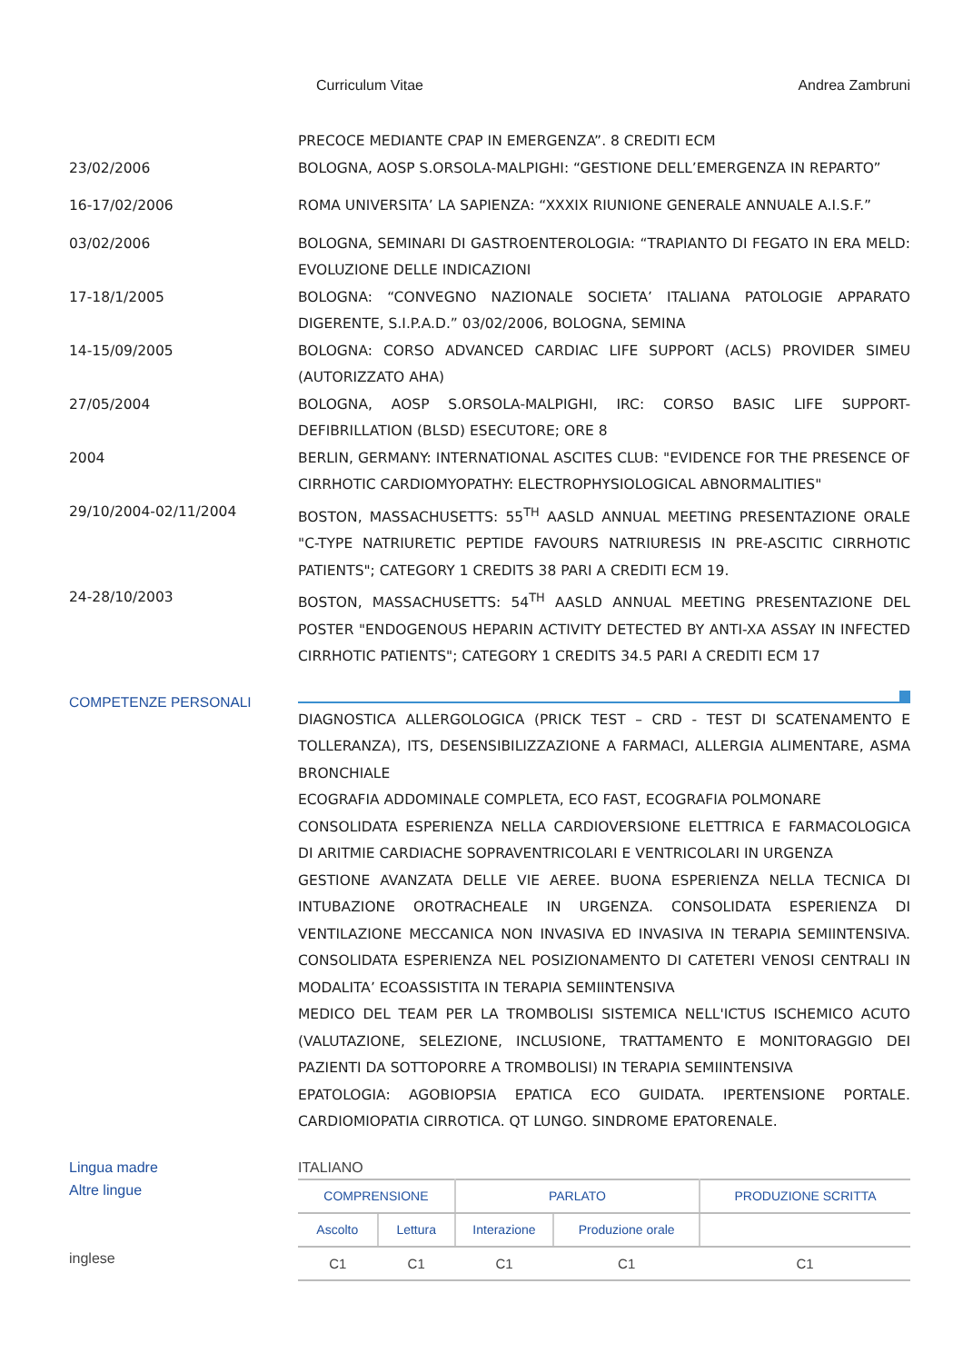Curriculum Vitae Andrea Zambruni
PRECOCE MEDIANTE CPAP IN EMERGENZA”. 8 CREDITI ECM
23/02/2006 BOLOGNA, AOSP S.ORSOLA-MALPIGHI: “GESTIONE DELL’EMERGENZA IN REPARTO”
16-17/02/2006 ROMA UNIVERSITA’ LA SAPIENZA: “XXXIX RIUNIONE GENERALE ANNUALE A.I.S.F.”
03/02/2006 BOLOGNA, SEMINARI DI GASTROENTEROLOGIA: “TRAPIANTO DI FEGATO IN ERA MELD: EVOLUZIONE DELLE INDICAZIONI
17-18/1/2005 BOLOGNA: “CONVEGNO NAZIONALE SOCIETA’ ITALIANA PATOLOGIE APPARATO DIGERENTE, S.I.P.A.D.” 03/02/2006, BOLOGNA, SEMINA
14-15/09/2005 BOLOGNA: CORSO ADVANCED CARDIAC LIFE SUPPORT (ACLS) PROVIDER SIMEU (AUTORIZZATO AHA)
27/05/2004 BOLOGNA, AOSP S.ORSOLA-MALPIGHI, IRC: CORSO BASIC LIFE SUPPORT-DEFIBRILLATION (BLSD) ESECUTORE; ORE 8
2004 BERLIN, GERMANY: INTERNATIONAL ASCITES CLUB: "EVIDENCE FOR THE PRESENCE OF CIRRHOTIC CARDIOMYOPATHY: ELECTROPHYSIOLOGICAL ABNORMALITIES"
29/10/2004-02/11/2004 BOSTON, MASSACHUSETTS: 55<sup>TH</sup> AASLD ANNUAL MEETING PRESENTAZIONE ORALE "C-TYPE NATRIURETIC PEPTIDE FAVOURS NATRIURESIS IN PRE-ASCITIC CIRRHOTIC PATIENTS"; CATEGORY 1 CREDITS 38 PARI A CREDITI ECM 19.
24-28/10/2003 BOSTON, MASSACHUSETTS: 54<sup>TH</sup> AASLD ANNUAL MEETING PRESENTAZIONE DEL POSTER "ENDOGENOUS HEPARIN ACTIVITY DETECTED BY ANTI-XA ASSAY IN INFECTED CIRRHOTIC PATIENTS"; CATEGORY 1 CREDITS 34.5 PARI A CREDITI ECM 17
COMPETENZE PERSONALI
DIAGNOSTICA ALLERGOLOGICA (PRICK TEST – CRD - TEST DI SCATENAMENTO E TOLLERANZA), ITS, DESENSIBILIZZAZIONE A FARMACI, ALLERGIA ALIMENTARE, ASMA BRONCHIALE
ECOGRAFIA ADDOMINALE COMPLETA, ECO FAST, ECOGRAFIA POLMONARE
CONSOLIDATA ESPERIENZA NELLA CARDIOVERSIONE ELETTRICA E FARMACOLOGICA DI ARITMIE CARDIACHE SOPRAVENTRICOLARI E VENTRICOLARI IN URGENZA
GESTIONE AVANZATA DELLE VIE AEREE. BUONA ESPERIENZA NELLA TECNICA DI INTUBAZIONE OROTRACHEALE IN URGENZA. CONSOLIDATA ESPERIENZA DI VENTILAZIONE MECCANICA NON INVASIVA ED INVASIVA IN TERAPIA SEMIINTENSIVA. CONSOLIDATA ESPERIENZA NEL POSIZIONAMENTO DI CATETERI VENOSI CENTRALI IN MODALITA’ ECOASSISTITA IN TERAPIA SEMIINTENSIVA
MEDICO DEL TEAM PER LA TROMBOLISI SISTEMICA NELL'ICTUS ISCHEMICO ACUTO (VALUTAZIONE, SELEZIONE, INCLUSIONE, TRATTAMENTO E MONITORAGGIO DEI PAZIENTI DA SOTTOPORRE A TROMBOLISI) IN TERAPIA SEMIINTENSIVA
EPATOLOGIA: AGOBIOPSIA EPATICA ECO GUIDATA. IPERTENSIONE PORTALE. CARDIOMIOPATIA CIRROTICA. QT LUNGO. SINDROME EPATORENALE.
Lingua madre
Altre lingue
inglese
ITALIANO
| COMPRENSIONE | | PARLATO | | PRODUZIONE SCRITTA |
| --- | --- | --- | --- | --- |
| Ascolto | Lettura | Interazione | Produzione orale | |
| C1 | C1 | C1 | C1 | C1 |